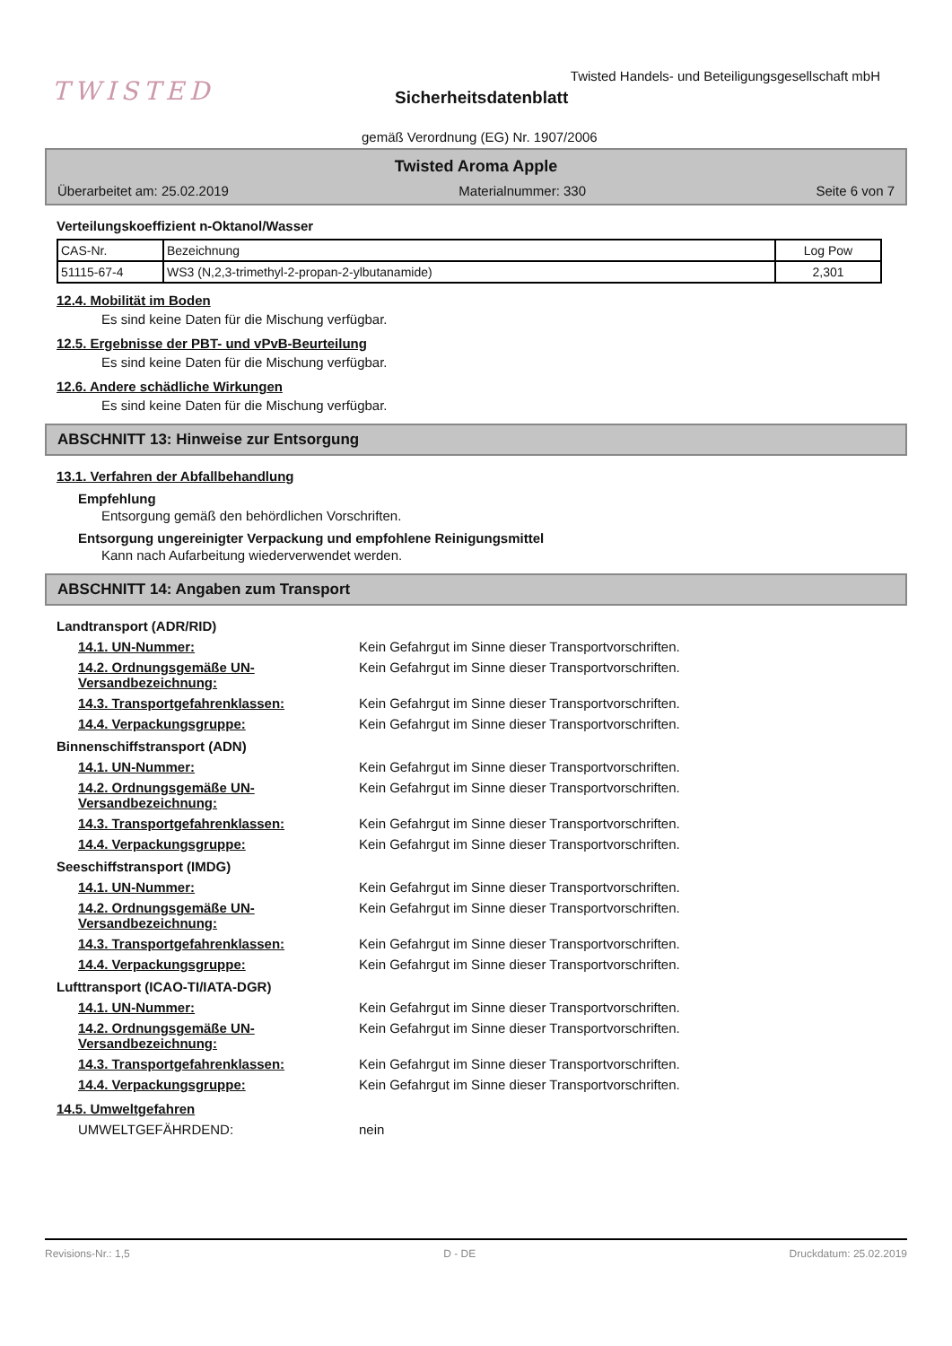TWISTED
Twisted Handels- und Beteiligungsgesellschaft mbH
Sicherheitsdatenblatt
gemäß Verordnung (EG) Nr. 1907/2006
Twisted Aroma Apple
Überarbeitet am: 25.02.2019 Materialnummer: 330 Seite 6 von 7
Verteilungskoeffizient n-Oktanol/Wasser
| CAS-Nr. | Bezeichnung | Log Pow |
| --- | --- | --- |
| 51115-67-4 | WS3 (N,2,3-trimethyl-2-propan-2-ylbutanamide) | 2,301 |
12.4. Mobilität im Boden
Es sind keine Daten für die Mischung verfügbar.
12.5. Ergebnisse der PBT- und vPvB-Beurteilung
Es sind keine Daten für die Mischung verfügbar.
12.6. Andere schädliche Wirkungen
Es sind keine Daten für die Mischung verfügbar.
ABSCHNITT 13: Hinweise zur Entsorgung
13.1. Verfahren der Abfallbehandlung
Empfehlung
Entsorgung gemäß den behördlichen Vorschriften.
Entsorgung ungereinigter Verpackung und empfohlene Reinigungsmittel
Kann nach Aufarbeitung wiederverwendet werden.
ABSCHNITT 14: Angaben zum Transport
Landtransport (ADR/RID)
14.1. UN-Nummer: Kein Gefahrgut im Sinne dieser Transportvorschriften.
14.2. Ordnungsgemäße UN-Versandbezeichnung: Kein Gefahrgut im Sinne dieser Transportvorschriften.
14.3. Transportgefahrenklassen: Kein Gefahrgut im Sinne dieser Transportvorschriften.
14.4. Verpackungsgruppe: Kein Gefahrgut im Sinne dieser Transportvorschriften.
Binnenschiffstransport (ADN)
14.1. UN-Nummer: Kein Gefahrgut im Sinne dieser Transportvorschriften.
14.2. Ordnungsgemäße UN-Versandbezeichnung: Kein Gefahrgut im Sinne dieser Transportvorschriften.
14.3. Transportgefahrenklassen: Kein Gefahrgut im Sinne dieser Transportvorschriften.
14.4. Verpackungsgruppe: Kein Gefahrgut im Sinne dieser Transportvorschriften.
Seeschiffstransport (IMDG)
14.1. UN-Nummer: Kein Gefahrgut im Sinne dieser Transportvorschriften.
14.2. Ordnungsgemäße UN-Versandbezeichnung: Kein Gefahrgut im Sinne dieser Transportvorschriften.
14.3. Transportgefahrenklassen: Kein Gefahrgut im Sinne dieser Transportvorschriften.
14.4. Verpackungsgruppe: Kein Gefahrgut im Sinne dieser Transportvorschriften.
Lufttransport (ICAO-TI/IATA-DGR)
14.1. UN-Nummer: Kein Gefahrgut im Sinne dieser Transportvorschriften.
14.2. Ordnungsgemäße UN-Versandbezeichnung: Kein Gefahrgut im Sinne dieser Transportvorschriften.
14.3. Transportgefahrenklassen: Kein Gefahrgut im Sinne dieser Transportvorschriften.
14.4. Verpackungsgruppe: Kein Gefahrgut im Sinne dieser Transportvorschriften.
14.5. Umweltgefahren
UMWELTGEFÄHRDEND: nein
Revisions-Nr.: 1,5 D - DE Druckdatum: 25.02.2019